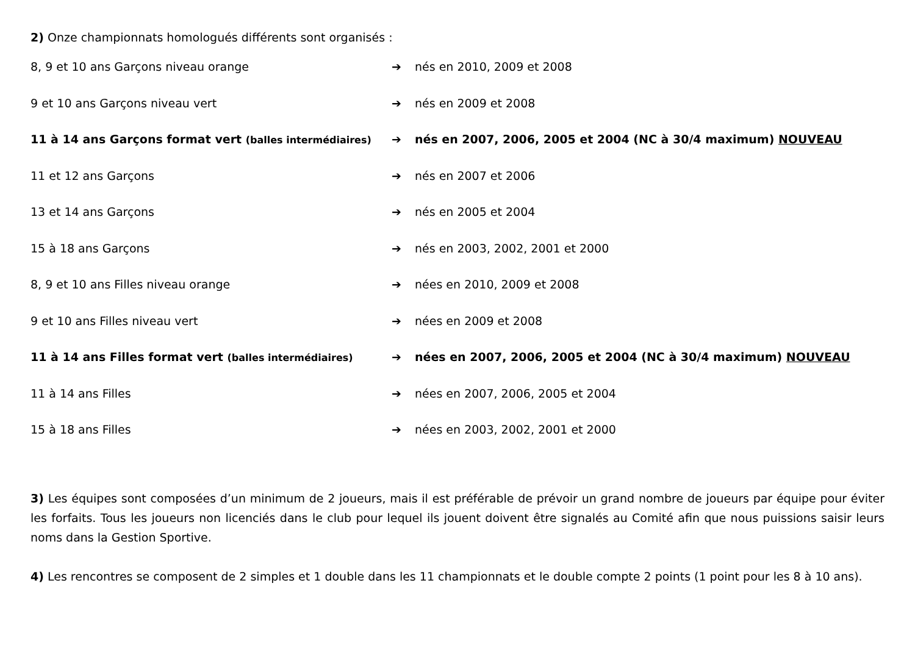2) Onze championnats homologués différents sont organisés :
8, 9 et 10 ans Garçons niveau orange ➔ nés en 2010, 2009 et 2008
9 et 10 ans Garçons niveau vert ➔ nés en 2009 et 2008
11 à 14 ans Garçons format vert (balles intermédiaires)
➔ nés en 2007, 2006, 2005 et 2004 (NC à 30/4 maximum) NOUVEAU
11 et 12 ans Garçons ➔ nés en 2007 et 2006
13 et 14 ans Garçons ➔ nés en 2005 et 2004
15 à 18 ans Garçons ➔ nés en 2003, 2002, 2001 et 2000
8, 9 et 10 ans Filles niveau orange ➔ nées en 2010, 2009 et 2008
9 et 10 ans Filles niveau vert ➔ nées en 2009 et 2008
11 à 14 ans Filles format vert (balles intermédiaires)
➔ nées en 2007, 2006, 2005 et 2004 (NC à 30/4 maximum) NOUVEAU
11 à 14 ans Filles ➔ nées en 2007, 2006, 2005 et 2004
15 à 18 ans Filles ➔ nées en 2003, 2002, 2001 et 2000
3) Les équipes sont composées d’un minimum de 2 joueurs, mais il est préférable de prévoir un grand nombre de joueurs par équipe pour éviter les forfaits. Tous les joueurs non licenciés dans le club pour lequel ils jouent doivent être signalés au Comité afin que nous puissions saisir leurs noms dans la Gestion Sportive.
4) Les rencontres se composent de 2 simples et 1 double dans les 11 championnats et le double compte 2 points (1 point pour les 8 à 10 ans).